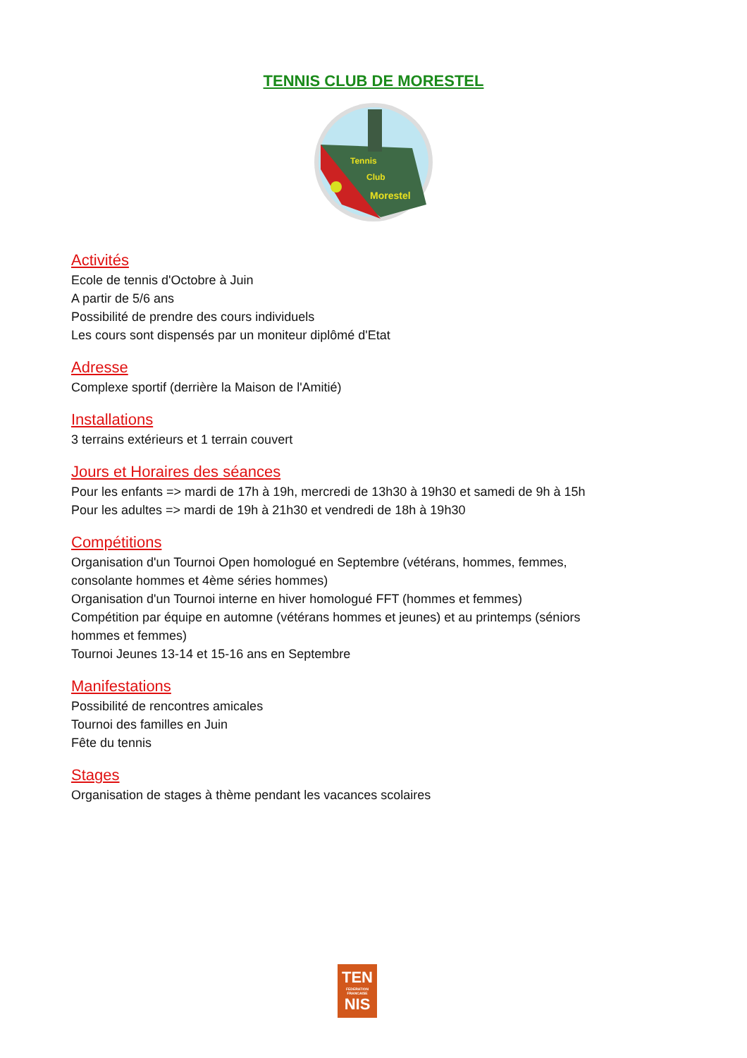TENNIS CLUB DE MORESTEL
Tennis
Club
Morestel
Activités
Ecole de tennis d'Octobre à Juin
A partir de 5/6 ans
Possibilité de prendre des cours individuels
Les cours sont dispensés par un moniteur diplômé d'Etat
Adresse
Complexe sportif (derrière la Maison de l'Amitié)
Installations
3 terrains extérieurs et 1 terrain couvert
Jours et Horaires des séances
Pour les enfants => mardi de 17h à 19h, mercredi de 13h30 à 19h30 et samedi de 9h à 15h
Pour les adultes => mardi de 19h à 21h30 et vendredi de 18h à 19h30
Compétitions
Organisation d'un Tournoi Open homologué en Septembre (vétérans, hommes, femmes,
consolante hommes et 4ème séries hommes)
Organisation d'un Tournoi interne en hiver homologué FFT (hommes et femmes)
Compétition par équipe en automne (vétérans hommes et jeunes) et au printemps (séniors
hommes et femmes)
Tournoi Jeunes 13-14 et 15-16 ans en Septembre
Manifestations
Possibilité de rencontres amicales
Tournoi des familles en Juin
Fête du tennis
Stages
Organisation de stages à thème pendant les vacances scolaires
TEN
FEDERATION FRANCAISE
NIS